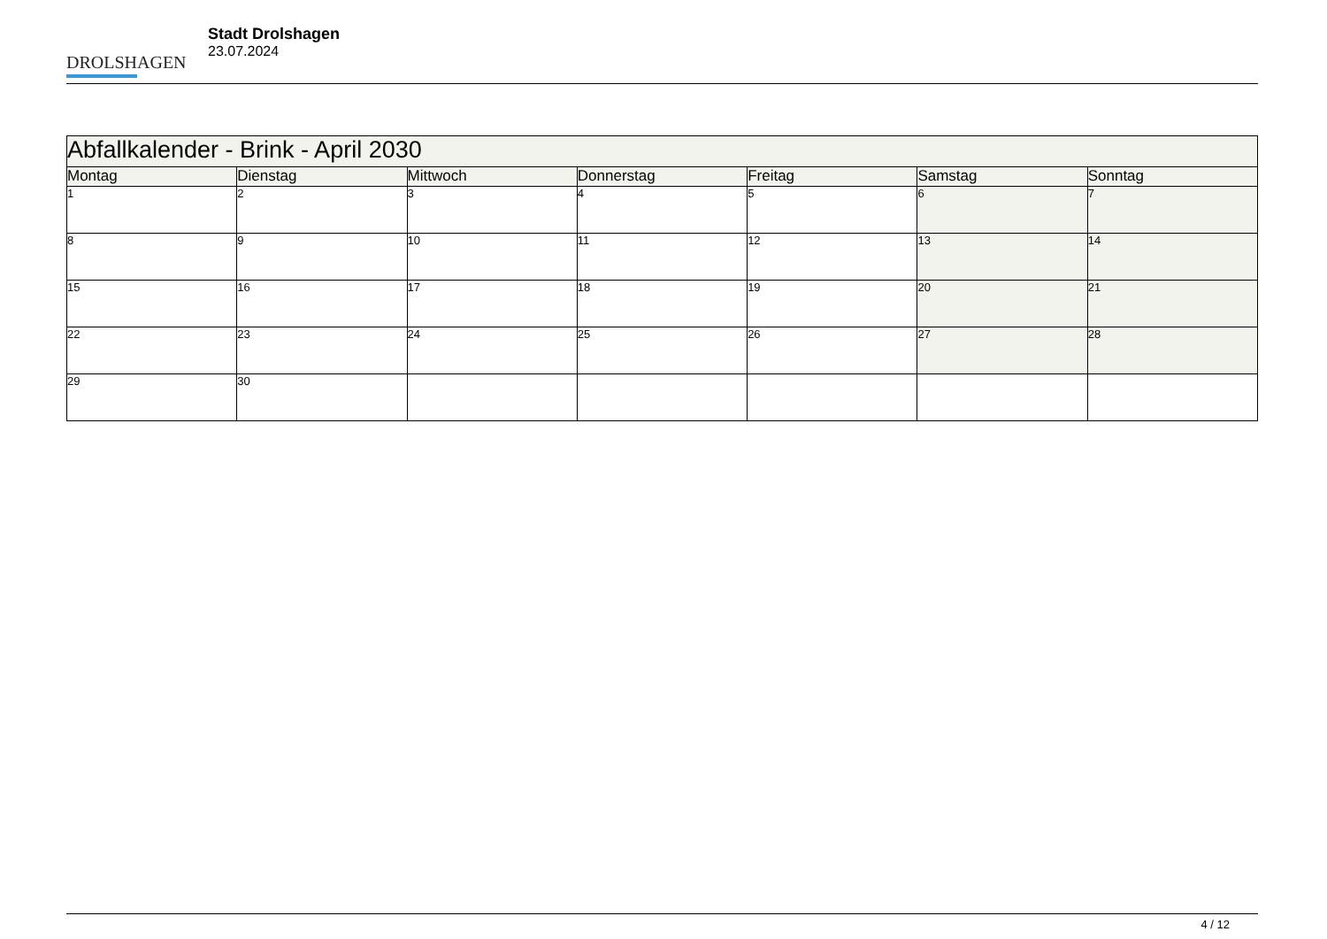DROLSHAGEN
Stadt Drolshagen
23.07.2024
| Abfallkalender - Brink - April 2030 | | | | | | |
| --- | --- | --- | --- | --- | --- | --- |
| Montag | Dienstag | Mittwoch | Donnerstag | Freitag | Samstag | Sonntag |
| 1 | 2 | 3 | 4 | 5 | 6 | 7 |
| 8 | 9 | 10 | 11 | 12 | 13 | 14 |
| 15 | 16 | 17 | 18 | 19 | 20 | 21 |
| 22 | 23 | 24 | 25 | 26 | 27 | 28 |
| 29 | 30 | | | | | |
4 / 12